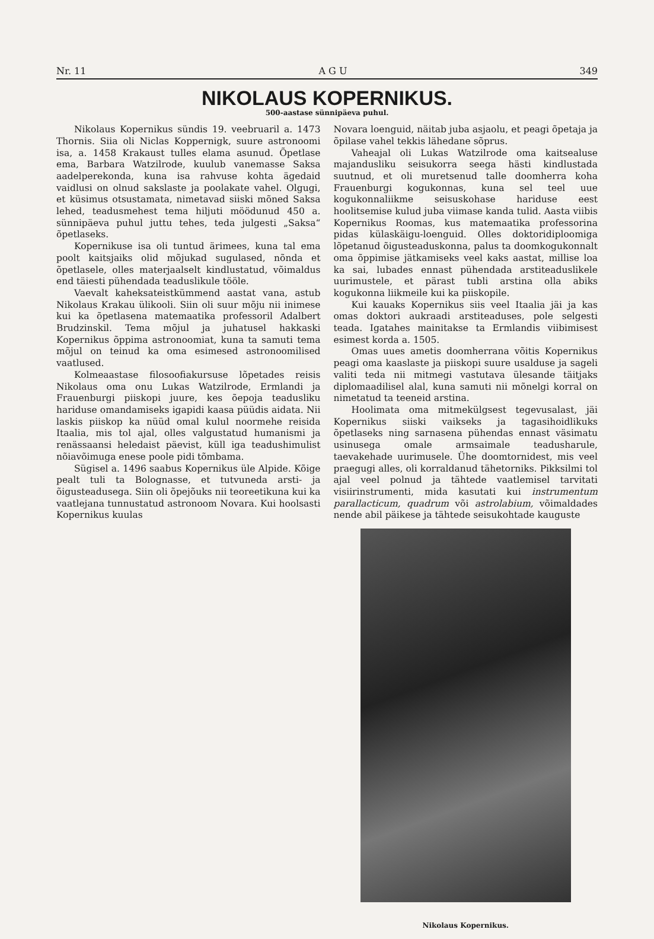Nr. 11 A G U 349
NIKOLAUS KOPERNIKUS.
500-aastase sünnipäeva puhul.
Nikolaus Kopernikus sündis 19. veebruaril a. 1473 Thornis. Siia oli Niclas Koppernigk, suure astronoomi isa, a. 1458 Krakaust tulles elama asunud. Õpetlase ema, Barbara Watzilrode, kuulub vanemasse Saksa aadelperekonda, kuna isa rahvuse kohta ägedaid vaidlusi on olnud sakslaste ja poolakate vahel. Olgugi, et küsimus otsustamata, nimetavad siiski mõned Saksa lehed, teadusmehest tema hiljuti möödunud 450 a. sünnipäeva puhul juttu tehes, teda julgesti „Saksa“ õpetlaseks.
Kopernikuse isa oli tuntud ärimees, kuna tal ema poolt kaitsjaiks olid mõjukad sugulased, nõnda et õpetlasele, olles materjaalselt kindlustatud, võimaldus end täiesti pühendada teaduslikule tööle.
Vaevalt kaheksateistkümmend aastat vana, astub Nikolaus Krakau ülikooli. Siin oli suur mõju nii inimese kui ka õpetlasena matemaatika professoril Adalbert Brudzinskil. Tema mõjul ja juhatusel hakkaski Kopernikus õppima astronoomiat, kuna ta samuti tema mõjul on teinud ka oma esimesed astronoomilised vaatlused.
Kolmeaastase filosoofiakursuse lõpetades reisis Nikolaus oma onu Lukas Watzilrode, Ermlandi ja Frauenburgi piiskopi juure, kes õepoja teadusliku hariduse omandamiseks igapidi kaasa püüdis aidata. Nii laskis piiskop ka nüüd omal kulul noormehe reisida Itaalia, mis tol ajal, olles valgustatud humanismi ja renässaansi heledaist päevist, küll iga teadushimulist nõiavõimuga enese poole pidi tõmbama.
Sügisel a. 1496 saabus Kopernikus üle Alpide. Kõige pealt tuli ta Bolognasse, et tutvuneda arsti- ja õigusteadusega. Siin oli õpejõuks nii teoreetikuna kui ka vaatlejana tunnustatud astronoom Novara. Kui hoolsasti Kopernikus kuulas
Novara loenguid, näitab juba asjaolu, et peagi õpetaja ja õpilase vahel tekkis lähedane sõprus.
Vaheajal oli Lukas Watzilrode oma kaitsealuse majandusliku seisukorra seega hästi kindlustada suutnud, et oli muretsenud talle doomherra koha Frauenburgi kogukonnas, kuna sel teel uue kogukonnaliikme seisuskohase hariduse eest hoolitsemise kulud juba viimase kanda tulid. Aasta viibis Kopernikus Roomas, kus matemaatika professorina pidas külaskäigu-loenguid. Olles doktoridiploomiga lõpetanud õigusteaduskonna, palus ta doomkogukonnalt oma õppimise jätkamiseks veel kaks aastat, millise loa ka sai, lubades ennast pühendada arstiteaduslikele uurimustele, et pärast tubli arstina olla abiks kogukonna liikmeile kui ka piiskopile.
Kui kauaks Kopernikus siis veel Itaalia jäi ja kas omas doktori aukraadi arstiteaduses, pole selgesti teada. Igatahes mainitakse ta Ermlandis viibimisest esimest korda a. 1505.
Omas uues ametis doomherrana võitis Kopernikus peagi oma kaaslaste ja piiskopi suure usalduse ja sageli valiti teda nii mitmegi vastutava ülesande täitjaks diplomaadilisel alal, kuna samuti nii mõnelgi korral on nimetatud ta teeneid arstina.
Hoolimata oma mitmekülgsest tegevusalast, jäi Kopernikus siiski vaikseks ja tagasihoidlikuks õpetlaseks ning sarnasena pühendas ennast väsimatu usinusega omale armsaimale teadusharule, taevakehade uurimusele. Ühe doomtornidest, mis veel praegugi alles, oli korraldanud tähetorniks. Pikksilmi tol ajal veel polnud ja tähtede vaatlemisel tarvitati visiirinstrumenti, mida kasutati kui instrumentum parallacticum, quadrum või astrolabium, võimaldades nende abil päikese ja tähtede seisukohtade kauguste
Nikolaus Kopernikus.